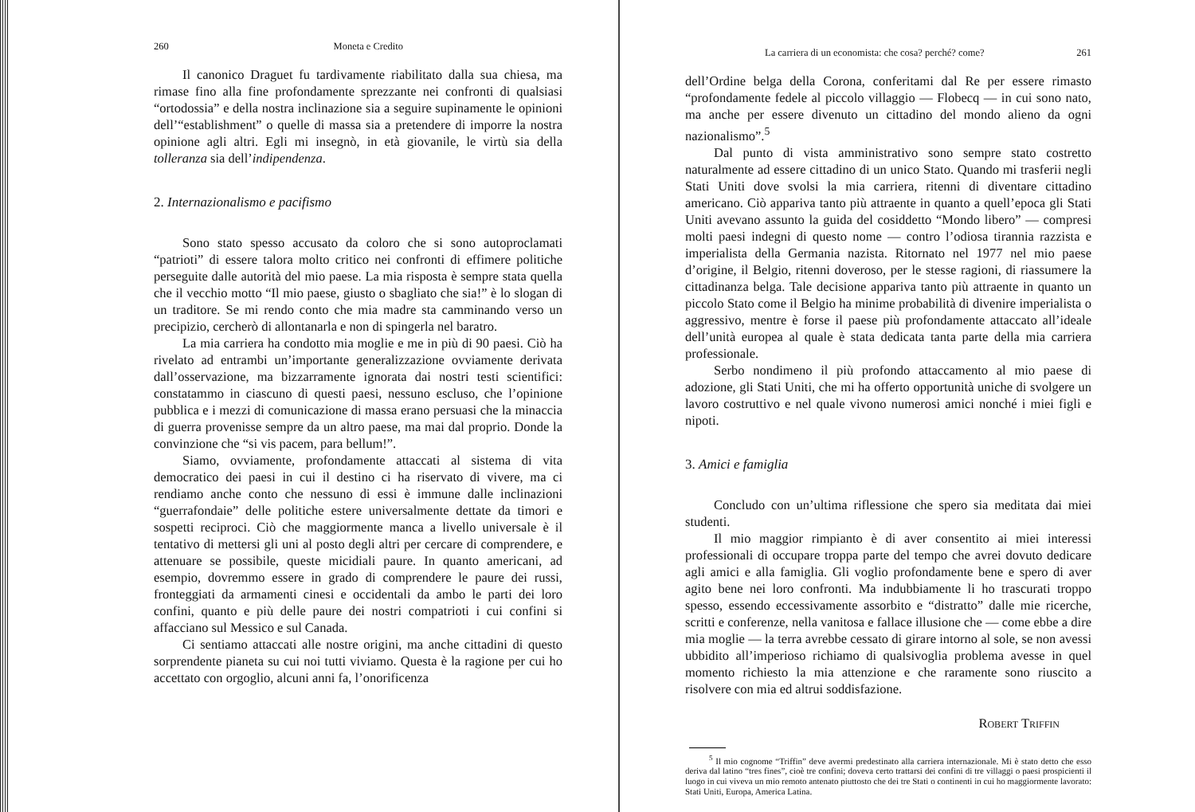260 Moneta e Credito
Il canonico Draguet fu tardivamente riabilitato dalla sua chiesa, ma rimase fino alla fine profondamente sprezzante nei confronti di qualsiasi “ortodossia” e della nostra inclinazione sia a seguire supinamente le opinioni dell’“establishment” o quelle di massa sia a pretendere di imporre la nostra opinione agli altri. Egli mi insegnò, in età giovanile, le virtù sia della tolleranza sia dell’indipendenza.
2. Internazionalismo e pacifismo
Sono stato spesso accusato da coloro che si sono autoproclamati “patrioti” di essere talora molto critico nei confronti di effimere politiche perseguite dalle autorità del mio paese. La mia risposta è sempre stata quella che il vecchio motto “Il mio paese, giusto o sbagliato che sia!” è lo slogan di un traditore. Se mi rendo conto che mia madre sta camminando verso un precipizio, cercherò di allontanarla e non di spingerla nel baratro.
La mia carriera ha condotto mia moglie e me in più di 90 paesi. Ciò ha rivelato ad entrambi un’importante generalizzazione ovviamente derivata dall’osservazione, ma bizzarramente ignorata dai nostri testi scientifici: constatammo in ciascuno di questi paesi, nessuno escluso, che l’opinione pubblica e i mezzi di comunicazione di massa erano persuasi che la minaccia di guerra provenisse sempre da un altro paese, ma mai dal proprio. Donde la convinzione che “si vis pacem, para bellum!”.
Siamo, ovviamente, profondamente attaccati al sistema di vita democratico dei paesi in cui il destino ci ha riservato di vivere, ma ci rendiamo anche conto che nessuno di essi è immune dalle inclinazioni “guerrafondaie” delle politiche estere universalmente dettate da timori e sospetti reciproci. Ciò che maggiormente manca a livello universale è il tentativo di mettersi gli uni al posto degli altri per cercare di comprendere, e attenuare se possibile, queste micidiali paure. In quanto americani, ad esempio, dovremmo essere in grado di comprendere le paure dei russi, fronteggiati da armamenti cinesi e occidentali da ambo le parti dei loro confini, quanto e più delle paure dei nostri compatrioti i cui confini si affacciano sul Messico e sul Canada.
Ci sentiamo attaccati alle nostre origini, ma anche cittadini di questo sorprendente pianeta su cui noi tutti viviamo. Questa è la ragione per cui ho accettato con orgoglio, alcuni anni fa, l’onorificenza
La carriera di un economista: che cosa? perché? come? 261
dell’Ordine belga della Corona, conferitami dal Re per essere rimasto “profondamente fedele al piccolo villaggio — Flobecq — in cui sono nato, ma anche per essere divenuto un cittadino del mondo alieno da ogni nazionalismo”.<sup>5</sup>
Dal punto di vista amministrativo sono sempre stato costretto naturalmente ad essere cittadino di un unico Stato. Quando mi trasferii negli Stati Uniti dove svolsi la mia carriera, ritenni di diventare cittadino americano. Ciò appariva tanto più attraente in quanto a quell’epoca gli Stati Uniti avevano assunto la guida del cosiddetto “Mondo libero” — compresi molti paesi indegni di questo nome — contro l’odiosa tirannia razzista e imperialista della Germania nazista. Ritornato nel 1977 nel mio paese d’origine, il Belgio, ritenni doveroso, per le stesse ragioni, di riassumere la cittadinanza belga. Tale decisione appariva tanto più attraente in quanto un piccolo Stato come il Belgio ha minime probabilità di divenire imperialista o aggressivo, mentre è forse il paese più profondamente attaccato all’ideale dell’unità europea al quale è stata dedicata tanta parte della mia carriera professionale.
Serbo nondimeno il più profondo attaccamento al mio paese di adozione, gli Stati Uniti, che mi ha offerto opportunità uniche di svolgere un lavoro costruttivo e nel quale vivono numerosi amici nonché i miei figli e nipoti.
3. Amici e famiglia
Concludo con un’ultima riflessione che spero sia meditata dai miei studenti.
Il mio maggior rimpianto è di aver consentito ai miei interessi professionali di occupare troppa parte del tempo che avrei dovuto dedicare agli amici e alla famiglia. Gli voglio profondamente bene e spero di aver agito bene nei loro confronti. Ma indubbiamente li ho trascurati troppo spesso, essendo eccessivamente assorbito e “distratto” dalle mie ricerche, scritti e conferenze, nella vanitosa e fallace illusione che — come ebbe a dire mia moglie — la terra avrebbe cessato di girare intorno al sole, se non avessi ubbidito all’imperioso richiamo di qualsivoglia problema avesse in quel momento richiesto la mia attenzione e che raramente sono riuscito a risolvere con mia ed altrui soddisfazione.
Robert Triffin
<sup>5</sup> Il mio cognome “Triffin” deve avermi predestinato alla carriera internazionale. Mi è stato detto che esso deriva dal latino “tres fines”, cioè tre confini; doveva certo trattarsi dei confini di tre villaggi o paesi prospicienti il luogo in cui viveva un mio remoto antenato piuttosto che dei tre Stati o continenti in cui ho maggiormente lavorato: Stati Uniti, Europa, America Latina.